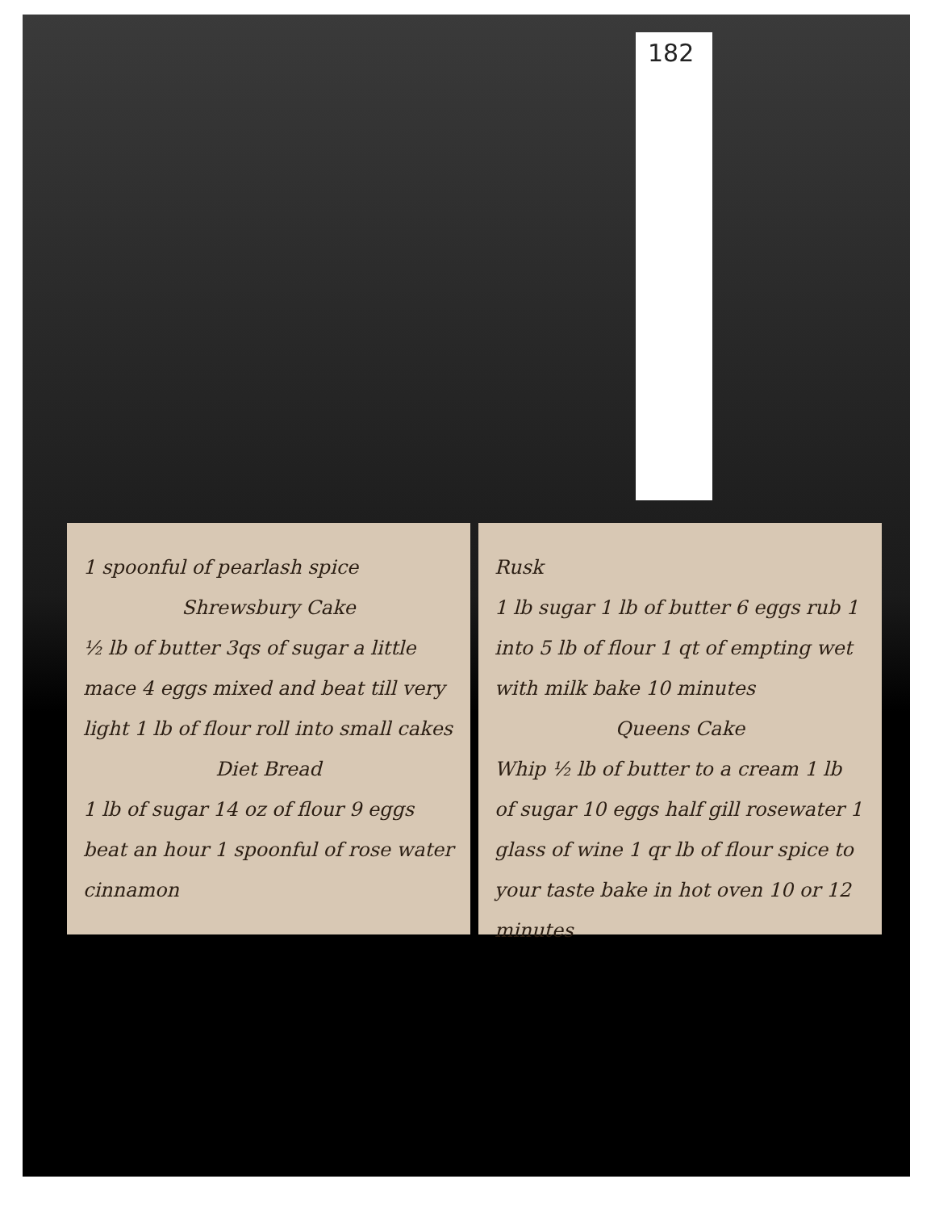182
1 spoonful of pearlash spice
Shrewsbury Cake
½ lb of butter 3qs of sugar a little mace 4 eggs mixed and beat till very light 1 lb of flour roll into small cakes
Diet Bread
1 lb of sugar 14 oz of flour 9 eggs beat an hour 1 spoonful of rose water cinnamon
Rusk
1 lb sugar 1 lb of butter 6 eggs rub 1 into 5 lb of flour 1 qt of empting wet with milk bake 10 minutes
Queens Cake
Whip ½ lb of butter to a cream 1 lb of sugar 10 eggs half gill rosewater 1 glass of wine 1 qr lb of flour spice to your taste bake in hot oven 10 or 12 minutes